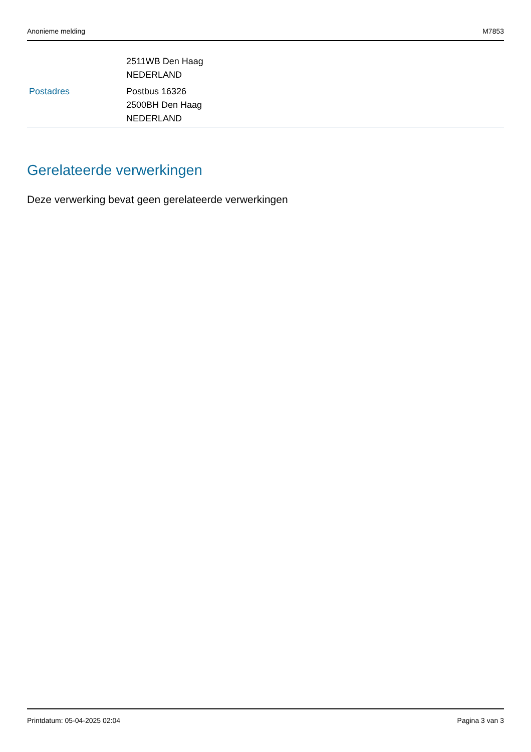Anonieme melding M7853
| | 2511WB Den Haag NEDERLAND |
| Postadres | Postbus 16326 2500BH Den Haag NEDERLAND |
Gerelateerde verwerkingen
Deze verwerking bevat geen gerelateerde verwerkingen
Printdatum: 05-04-2025 02:04 Pagina 3 van 3